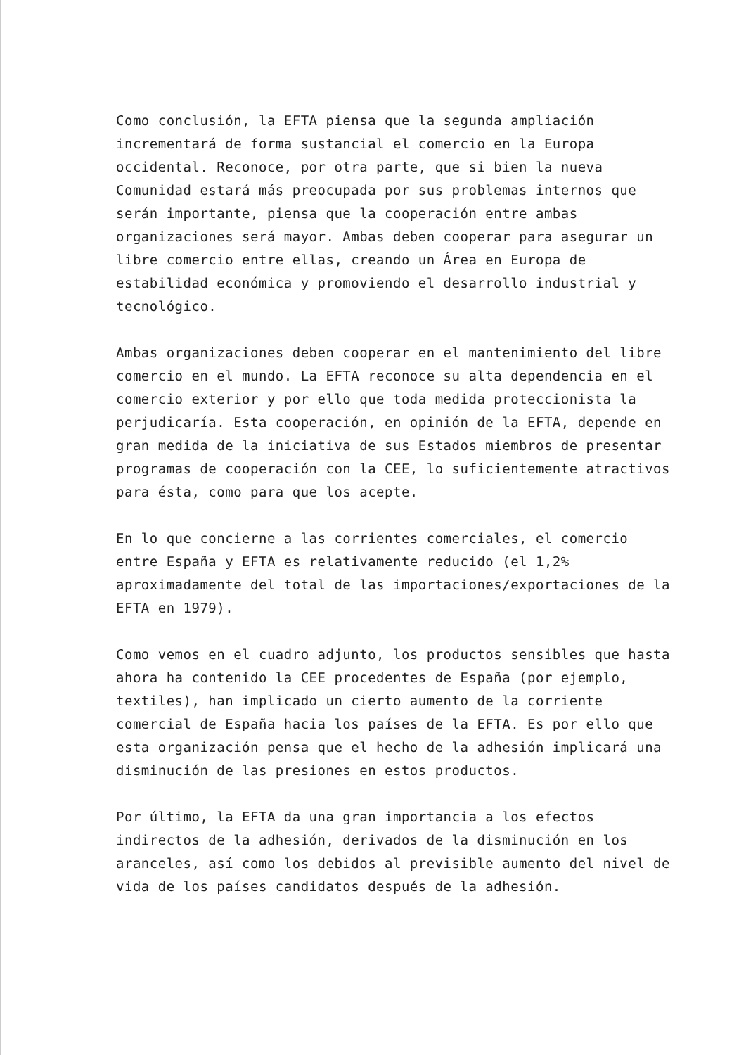Como conclusión, la EFTA piensa que la segunda ampliación incrementará de forma sustancial el comercio en la Europa occidental. Reconoce, por otra parte, que si bien la nueva Comunidad estará más preocupada por sus problemas internos que serán importante, piensa que la cooperación entre ambas organizaciones será mayor. Ambas deben cooperar para asegurar un libre comercio entre ellas, creando un Área en Europa de estabilidad económica y promoviendo el desarrollo industrial y tecnológico.
Ambas organizaciones deben cooperar en el mantenimiento del libre comercio en el mundo. La EFTA reconoce su alta dependencia en el comercio exterior y por ello que toda medida proteccionista la perjudicaría. Esta cooperación, en opinión de la EFTA, depende en gran medida de la iniciativa de sus Estados miembros de presentar programas de cooperación con la CEE, lo suficientemente atractivos para ésta, como para que los acepte.
En lo que concierne a las corrientes comerciales, el comercio entre España y EFTA es relativamente reducido (el 1,2% aproximadamente del total de las importaciones/exportaciones de la EFTA en 1979).
Como vemos en el cuadro adjunto, los productos sensibles que hasta ahora ha contenido la CEE procedentes de España (por ejemplo, textiles), han implicado un cierto aumento de la corriente comercial de España hacia los países de la EFTA. Es por ello que esta organización pensa que el hecho de la adhesión implicará una disminución de las presiones en estos productos.
Por último, la EFTA da una gran importancia a los efectos indirectos de la adhesión, derivados de la disminución en los aranceles, así como los debidos al previsible aumento del nivel de vida de los países candidatos después de la adhesión.